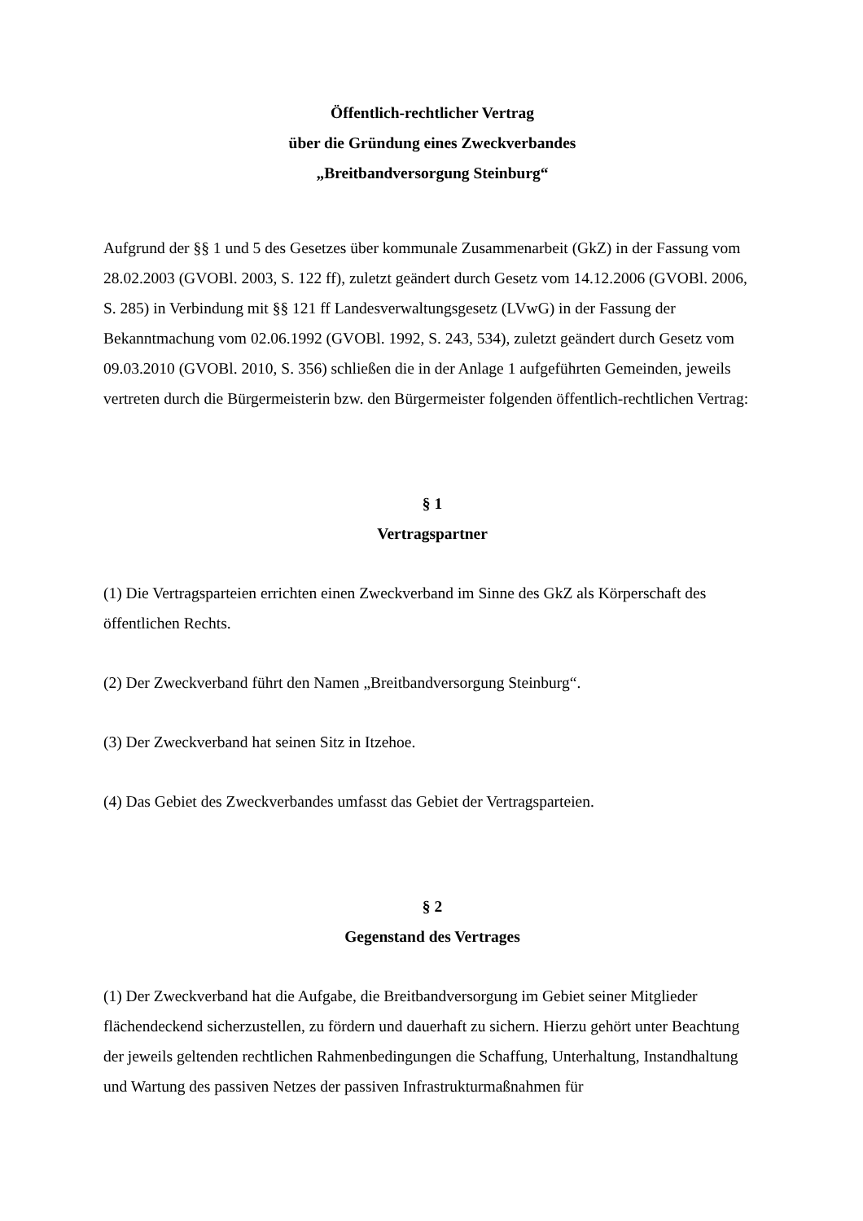Öffentlich-rechtlicher Vertrag
über die Gründung eines Zweckverbandes
„Breitbandversorgung Steinburg“
Aufgrund der §§ 1 und 5 des Gesetzes über kommunale Zusammenarbeit (GkZ) in der Fassung vom 28.02.2003 (GVOBl. 2003, S. 122 ff), zuletzt geändert durch Gesetz vom 14.12.2006 (GVOBl. 2006, S. 285) in Verbindung mit §§ 121 ff Landesverwaltungsgesetz (LVwG) in der Fassung der Bekanntmachung vom 02.06.1992 (GVOBl. 1992, S. 243, 534), zuletzt geändert durch Gesetz vom 09.03.2010 (GVOBl. 2010, S. 356) schließen die in der Anlage 1 aufgeführten Gemeinden, jeweils vertreten durch die Bürgermeisterin bzw. den Bürgermeister folgenden öffentlich-rechtlichen Vertrag:
§ 1
Vertragspartner
(1) Die Vertragsparteien errichten einen Zweckverband im Sinne des GkZ als Körperschaft des öffentlichen Rechts.
(2) Der Zweckverband führt den Namen „Breitbandversorgung Steinburg“.
(3) Der Zweckverband hat seinen Sitz in Itzehoe.
(4) Das Gebiet des Zweckverbandes umfasst das Gebiet der Vertragsparteien.
§ 2
Gegenstand des Vertrages
(1) Der Zweckverband hat die Aufgabe, die Breitbandversorgung im Gebiet seiner Mitglieder flächendeckend sicherzustellen, zu fördern und dauerhaft zu sichern. Hierzu gehört unter Beachtung der jeweils geltenden rechtlichen Rahmenbedingungen die Schaffung, Unterhaltung, Instandhaltung und Wartung des passiven Netzes der passiven Infrastrukturmaßnahmen für